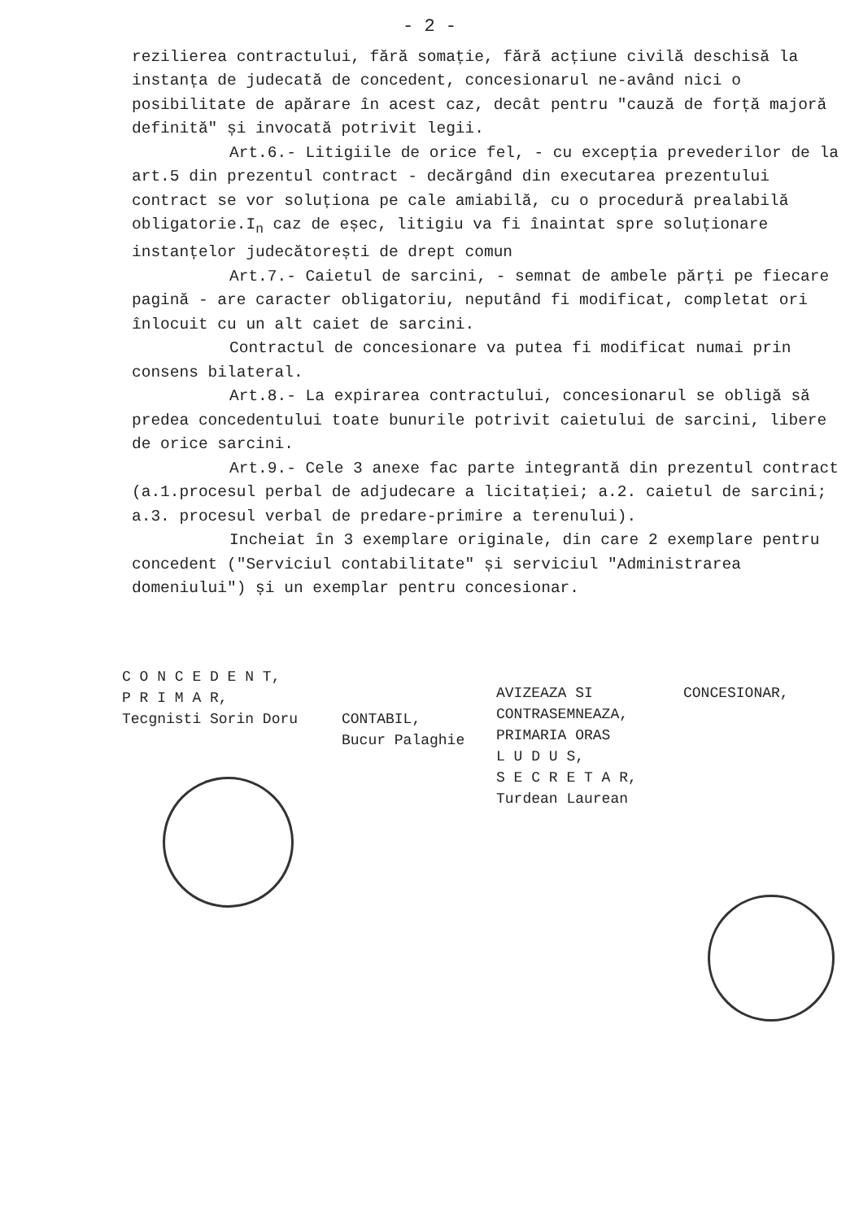- 2 -
rezilierea contractului, fără somație, fără acțiune civilă deschisă la instanța de judecată de concedent, concesionarul ne-având nici o posibilitate de apărare în acest caz, decât pentru "cauză de forță majoră definită" și invocată potrivit legii.
Art.6.- Litigiile de orice fel, - cu excepția prevederilor de la art.5 din prezentul contract - decărgând din executarea prezentului contract se vor soluționa pe cale amiabilă, cu o procedură prealabilă obligatorie.I<sub>n</sub> caz de eșec, litigiu va fi înaintat spre soluționare instanțelor judecătorești de drept comun
Art.7.- Caietul de sarcini, - semnat de ambele părți pe fiecare pagină - are caracter obligatoriu, neputând fi modificat, completat ori înlocuit cu un alt caiet de sarcini.
Contractul de concesionare va putea fi modificat numai prin consens bilateral.
Art.8.- La expirarea contractului, concesionarul se obligă să predea concedentului toate bunurile potrivit caietului de sarcini, libere de orice sarcini.
Art.9.- Cele 3 anexe fac parte integrantă din prezentul contract (a.1.procesul perbal de adjudecare a licitației; a.2. caietul de sarcini; a.3. procesul verbal de predare-primire a terenului).
Incheiat în 3 exemplare originale, din care 2 exemplare pentru concedent ("Serviciul contabilitate" și serviciul "Administrarea domeniului") și un exemplar pentru concesionar.
C O N C E D E N T,
P R I M A R,
Tecgnisti Sorin Doru
CONTABIL,
Bucur Palaghie
AVIZEAZA SI
CONTRASEMNEAZA,
PRIMARIA ORAS
L U D U S,
S E C R E T A R,
Turdean Laurean
CONCESIONAR,